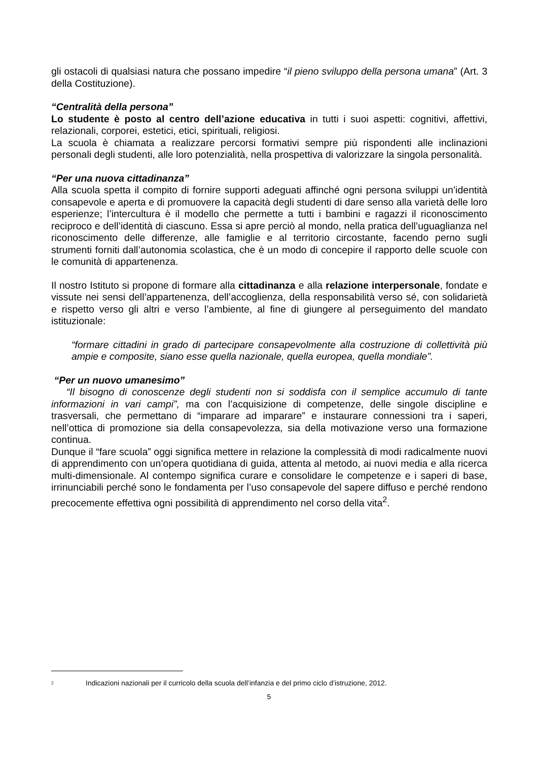gli ostacoli di qualsiasi natura che possano impedire “il pieno sviluppo della persona umana” (Art. 3 della Costituzione).
“Centralità della persona”
Lo studente è posto al centro dell’azione educativa in tutti i suoi aspetti: cognitivi, affettivi, relazionali, corporei, estetici, etici, spirituali, religiosi.
La scuola è chiamata a realizzare percorsi formativi sempre più rispondenti alle inclinazioni personali degli studenti, alle loro potenzialità, nella prospettiva di valorizzare la singola personalità.
“Per una nuova cittadinanza”
Alla scuola spetta il compito di fornire supporti adeguati affinché ogni persona sviluppi un’identità consapevole e aperta e di promuovere la capacità degli studenti di dare senso alla varietà delle loro esperienze; l’intercultura è il modello che permette a tutti i bambini e ragazzi il riconoscimento reciproco e dell’identità di ciascuno. Essa si apre perciò al mondo, nella pratica dell’uguaglianza nel riconoscimento delle differenze, alle famiglie e al territorio circostante, facendo perno sugli strumenti forniti dall’autonomia scolastica, che è un modo di concepire il rapporto delle scuole con le comunità di appartenenza.
Il nostro Istituto si propone di formare alla cittadinanza e alla relazione interpersonale, fondate e vissute nei sensi dell’appartenenza, dell’accoglienza, della responsabilità verso sé, con solidarietà e rispetto verso gli altri e verso l’ambiente, al fine di giungere al perseguimento del mandato istituzionale:
“formare cittadini in grado di partecipare consapevolmente alla costruzione di collettività più ampie e composite, siano esse quella nazionale, quella europea, quella mondiale”.
“Per un nuovo umanesimo”
“Il bisogno di conoscenze degli studenti non si soddisfa con il semplice accumulo di tante informazioni in vari campi”, ma con l’acquisizione di competenze, delle singole discipline e trasversali, che permettano di “imparare ad imparare” e instaurare connessioni tra i saperi, nell’ottica di promozione sia della consapevolezza, sia della motivazione verso una formazione continua.
Dunque il “fare scuola” oggi significa mettere in relazione la complessità di modi radicalmente nuovi di apprendimento con un’opera quotidiana di guida, attenta al metodo, ai nuovi media e alla ricerca multi-dimensionale. Al contempo significa curare e consolidare le competenze e i saperi di base, irrinunciabili perché sono le fondamenta per l’uso consapevole del sapere diffuso e perché rendono precocemente effettiva ogni possibilità di apprendimento nel corso della vita<sup>2</sup>.
<sup>2</sup> Indicazioni nazionali per il curricolo della scuola dell’infanzia e del primo ciclo d’istruzione, 2012.
5